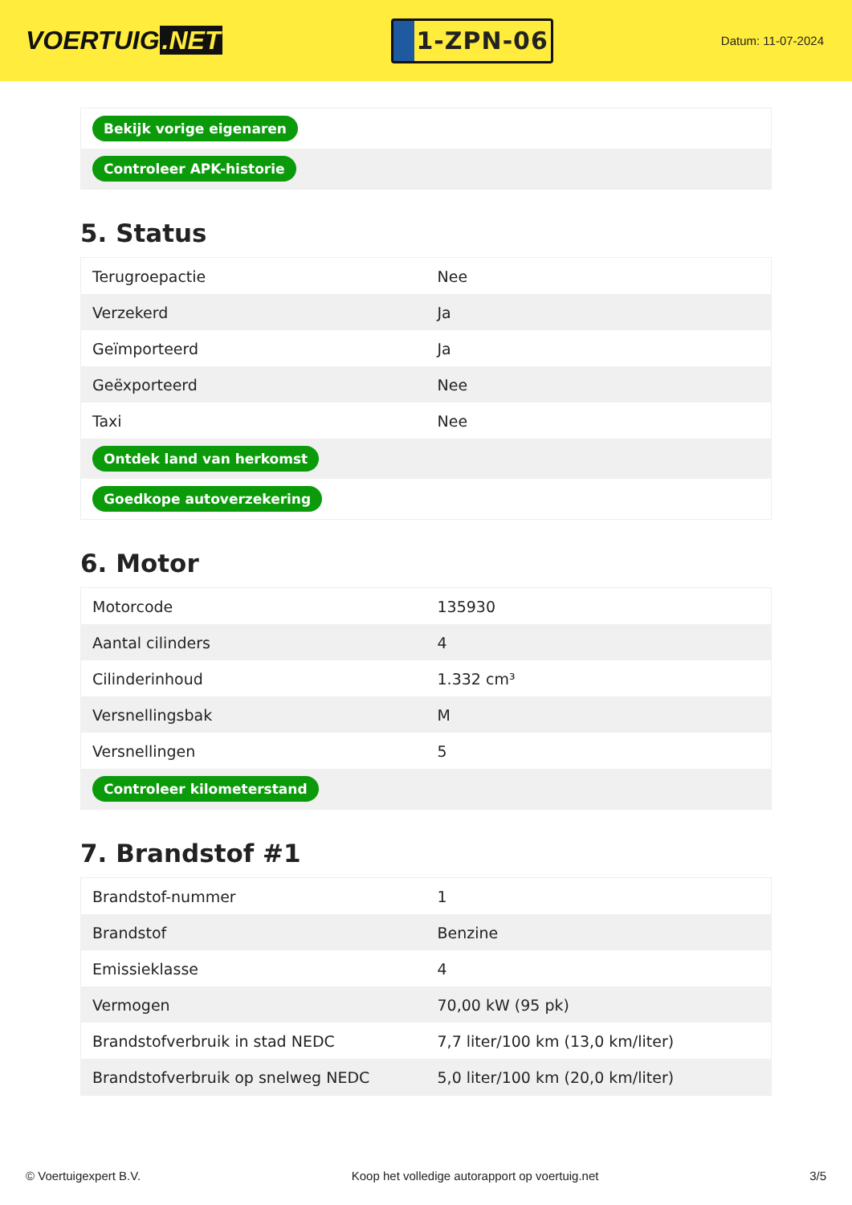VOERTUIG.NET
1-ZPN-06
Datum: 11-07-2024
| Bekijk vorige eigenaren |
| Controleer APK-historie |
5. Status
| Terugroepactie | Nee |
| Verzekerd | Ja |
| Geïmporteerd | Ja |
| Geëxporteerd | Nee |
| Taxi | Nee |
| Ontdek land van herkomst | |
| Goedkope autoverzekering | |
6. Motor
| Motorcode | 135930 |
| Aantal cilinders | 4 |
| Cilinderinhoud | 1.332 cm³ |
| Versnellingsbak | M |
| Versnellingen | 5 |
| Controleer kilometerstand | |
7. Brandstof #1
| Brandstof-nummer | 1 |
| Brandstof | Benzine |
| Emissieklasse | 4 |
| Vermogen | 70,00 kW (95 pk) |
| Brandstofverbruik in stad NEDC | 7,7 liter/100 km (13,0 km/liter) |
| Brandstofverbruik op snelweg NEDC | 5,0 liter/100 km (20,0 km/liter) |
© Voertuigexpert B.V. Koop het volledige autorapport op voertuig.net 3/5